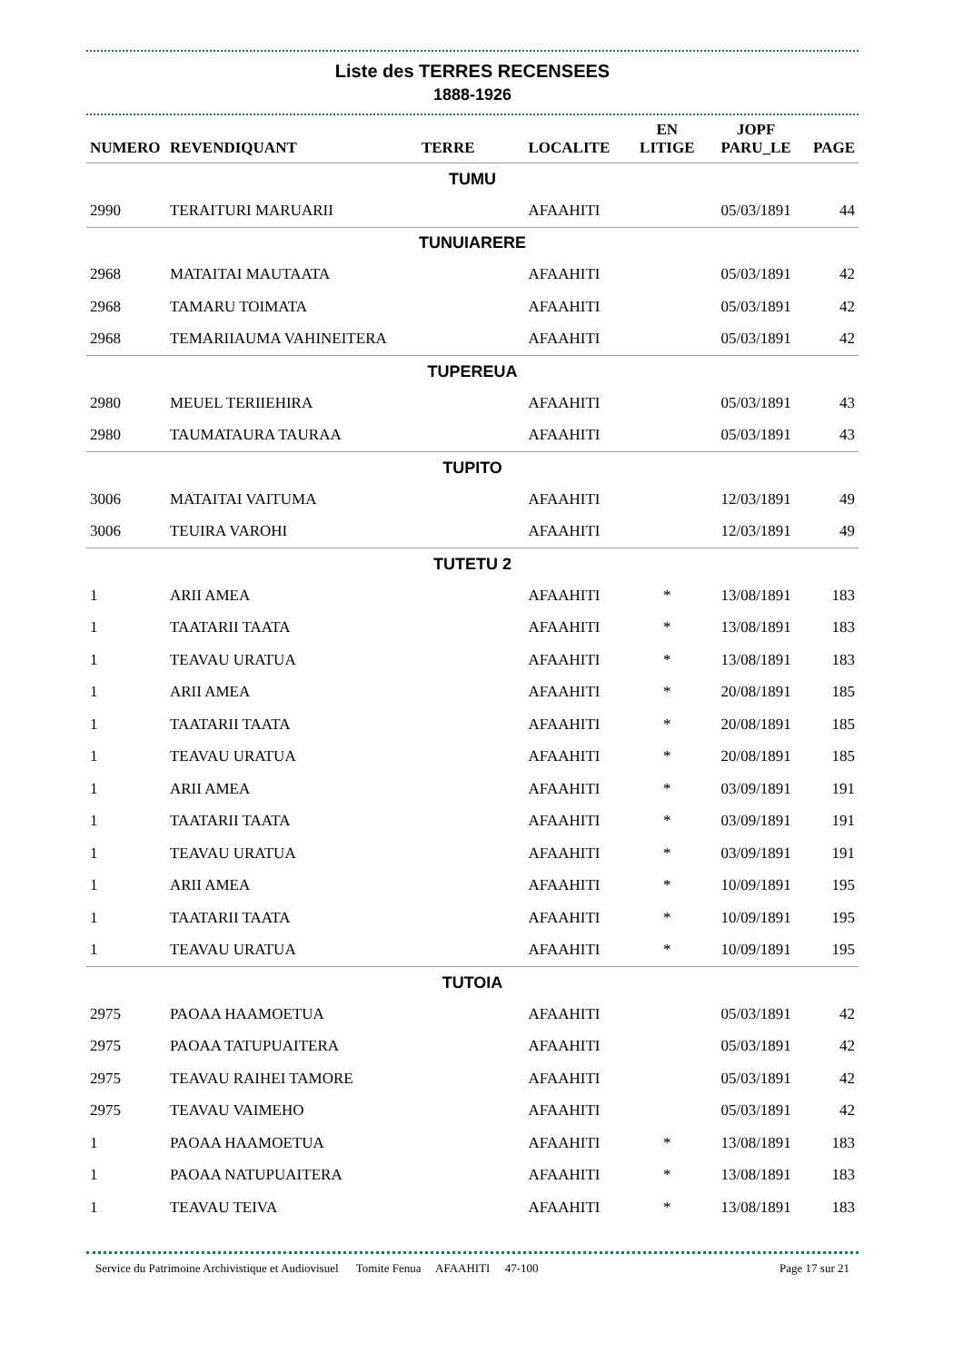Liste des TERRES RECENSEES
1888-1926
| NUMERO | REVENDIQUANT | TERRE | LOCALITE | EN LITIGE | JOPF PARU_LE | PAGE |
| --- | --- | --- | --- | --- | --- | --- |
| TUMU | | | | | | |
| 2990 | TERAITURI MARUARII | | AFAAHITI | | 05/03/1891 | 44 |
| TUNUIARERE | | | | | | |
| 2968 | MATAITAI MAUTAATA | | AFAAHITI | | 05/03/1891 | 42 |
| 2968 | TAMARU TOIMATA | | AFAAHITI | | 05/03/1891 | 42 |
| 2968 | TEMARIIAUMA VAHINEITERA | | AFAAHITI | | 05/03/1891 | 42 |
| TUPEREUA | | | | | | |
| 2980 | MEUEL TERIIEHIRA | | AFAAHITI | | 05/03/1891 | 43 |
| 2980 | TAUMATAURA TAURAA | | AFAAHITI | | 05/03/1891 | 43 |
| TUPITO | | | | | | |
| 3006 | MATAITAI VAITUMA | | AFAAHITI | | 12/03/1891 | 49 |
| 3006 | TEUIRA VAROHI | | AFAAHITI | | 12/03/1891 | 49 |
| TUTETU 2 | | | | | | |
| 1 | ARII AMEA | | AFAAHITI | * | 13/08/1891 | 183 |
| 1 | TAATARII TAATA | | AFAAHITI | * | 13/08/1891 | 183 |
| 1 | TEAVAU URATUA | | AFAAHITI | * | 13/08/1891 | 183 |
| 1 | ARII AMEA | | AFAAHITI | * | 20/08/1891 | 185 |
| 1 | TAATARII TAATA | | AFAAHITI | * | 20/08/1891 | 185 |
| 1 | TEAVAU URATUA | | AFAAHITI | * | 20/08/1891 | 185 |
| 1 | ARII AMEA | | AFAAHITI | * | 03/09/1891 | 191 |
| 1 | TAATARII TAATA | | AFAAHITI | * | 03/09/1891 | 191 |
| 1 | TEAVAU URATUA | | AFAAHITI | * | 03/09/1891 | 191 |
| 1 | ARII AMEA | | AFAAHITI | * | 10/09/1891 | 195 |
| 1 | TAATARII TAATA | | AFAAHITI | * | 10/09/1891 | 195 |
| 1 | TEAVAU URATUA | | AFAAHITI | * | 10/09/1891 | 195 |
| TUTOIA | | | | | | |
| 2975 | PAOAA HAAMOETUA | | AFAAHITI | | 05/03/1891 | 42 |
| 2975 | PAOAA TATUPUAITERA | | AFAAHITI | | 05/03/1891 | 42 |
| 2975 | TEAVAU RAIHEI TAMORE | | AFAAHITI | | 05/03/1891 | 42 |
| 2975 | TEAVAU VAIMEHO | | AFAAHITI | | 05/03/1891 | 42 |
| 1 | PAOAA HAAMOETUA | | AFAAHITI | * | 13/08/1891 | 183 |
| 1 | PAOAA NATUPUAITERA | | AFAAHITI | * | 13/08/1891 | 183 |
| 1 | TEAVAU TEIVA | | AFAAHITI | * | 13/08/1891 | 183 |
Service du Patrimoine Archivistique et Audiovisuel Tomite Fenua AFAAHITI 47-100 Page 17 sur 21